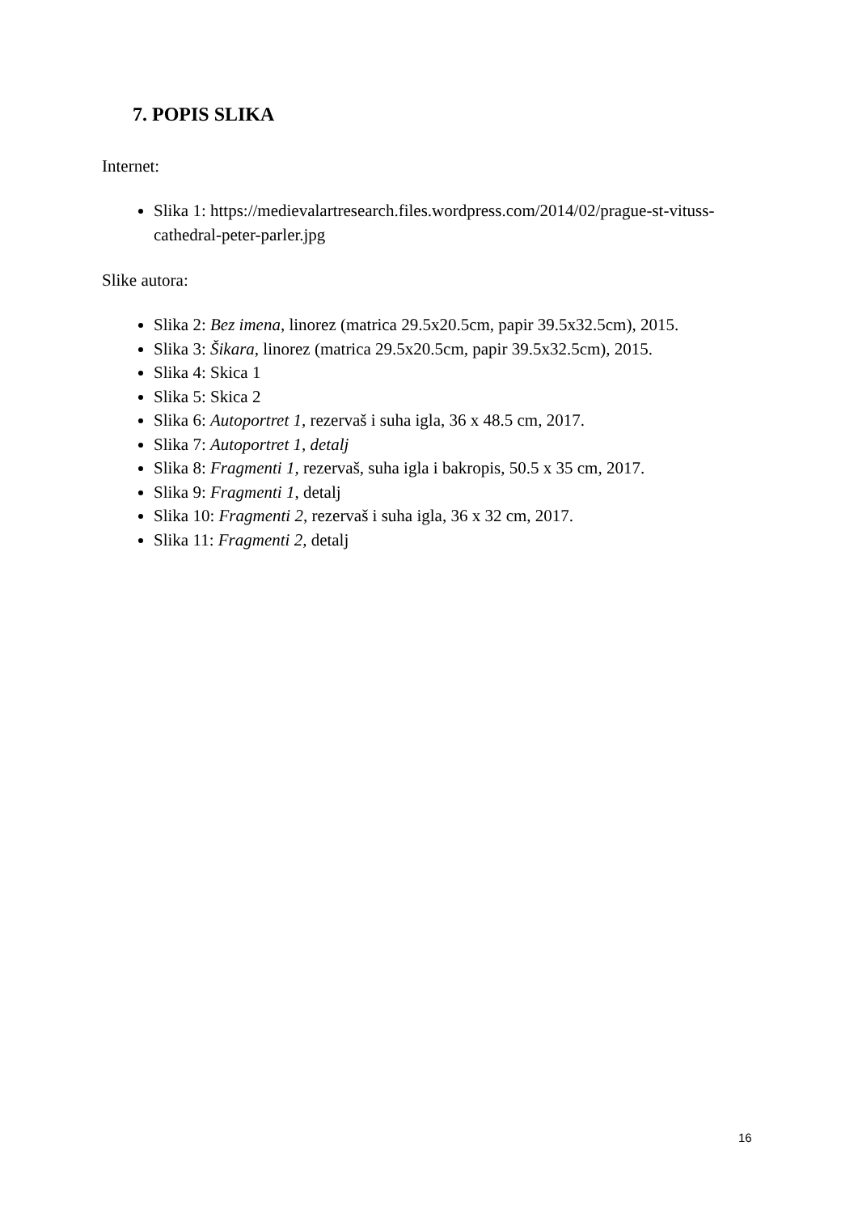7. POPIS SLIKA
Internet:
Slika 1: https://medievalartresearch.files.wordpress.com/2014/02/prague-st-vituss-cathedral-peter-parler.jpg
Slike autora:
Slika 2: Bez imena, linorez (matrica 29.5x20.5cm, papir 39.5x32.5cm), 2015.
Slika 3: Šikara, linorez (matrica 29.5x20.5cm, papir 39.5x32.5cm), 2015.
Slika 4: Skica 1
Slika 5: Skica 2
Slika 6: Autoportret 1, rezervaš i suha igla, 36 x 48.5 cm, 2017.
Slika 7: Autoportret 1, detalj
Slika 8: Fragmenti 1, rezervaš, suha igla i bakropis, 50.5 x 35 cm, 2017.
Slika 9: Fragmenti 1, detalj
Slika 10: Fragmenti 2, rezervaš i suha igla, 36 x 32 cm, 2017.
Slika 11: Fragmenti 2, detalj
16